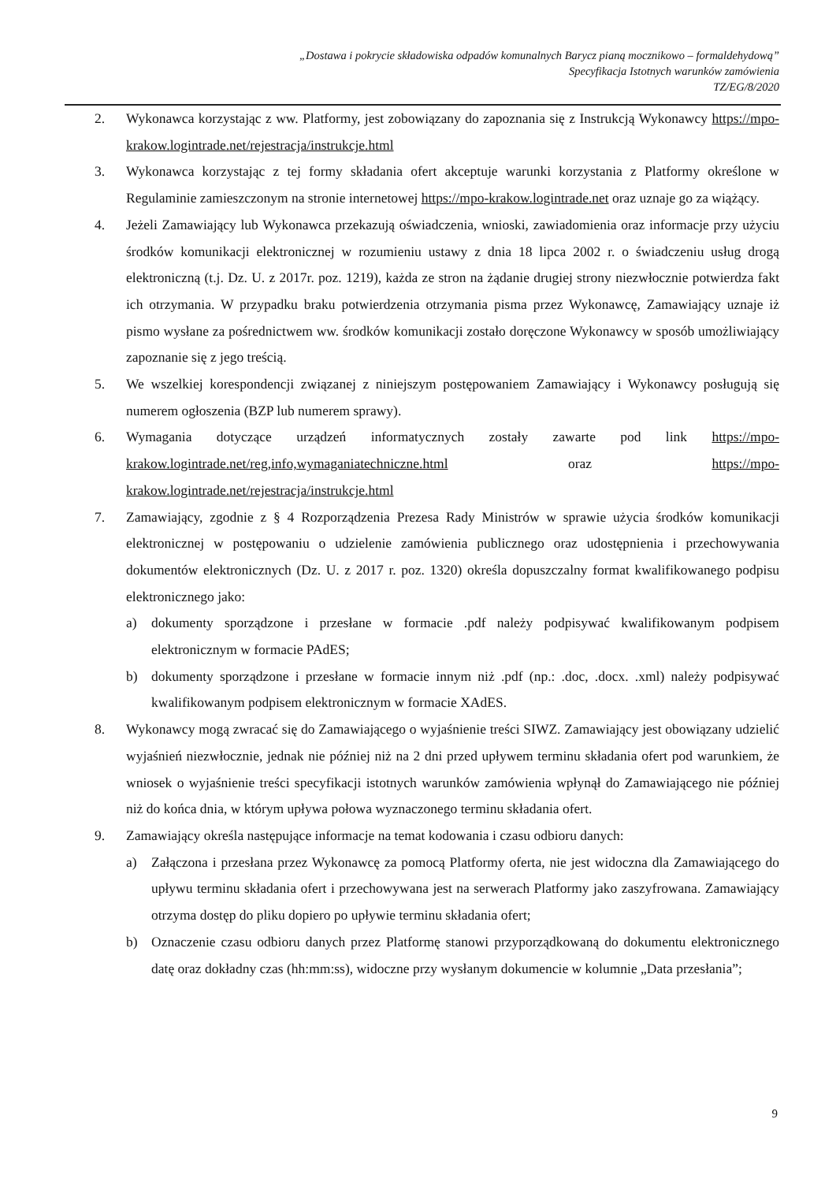„Dostawa i pokrycie składowiska odpadów komunalnych Barycz pianą mocznikowo – formaldehydową”
Specyfikacja Istotnych warunków zamówienia
TZ/EG/8/2020
2. Wykonawca korzystając z ww. Platformy, jest zobowiązany do zapoznania się z Instrukcją Wykonawcy https://mpo-krakow.logintrade.net/rejestracja/instrukcje.html
3. Wykonawca korzystając z tej formy składania ofert akceptuje warunki korzystania z Platformy określone w Regulaminie zamieszczonym na stronie internetowej https://mpo-krakow.logintrade.net oraz uznaje go za wiążący.
4. Jeżeli Zamawiający lub Wykonawca przekazują oświadczenia, wnioski, zawiadomienia oraz informacje przy użyciu środków komunikacji elektronicznej w rozumieniu ustawy z dnia 18 lipca 2002 r. o świadczeniu usług drogą elektroniczną (t.j. Dz. U. z 2017r. poz. 1219), każda ze stron na żądanie drugiej strony niezwłocznie potwierdza fakt ich otrzymania. W przypadku braku potwierdzenia otrzymania pisma przez Wykonawcę, Zamawiający uznaje iż pismo wysłane za pośrednictwem ww. środków komunikacji zostało doręczone Wykonawcy w sposób umożliwiający zapoznanie się z jego treścią.
5. We wszelkiej korespondencji związanej z niniejszym postępowaniem Zamawiający i Wykonawcy posługują się numerem ogłoszenia (BZP lub numerem sprawy).
6. Wymagania dotyczące urządzeń informatycznych zostały zawarte pod link https://mpo-krakow.logintrade.net/reg,info,wymaganiatechniczne.html oraz https://mpo-krakow.logintrade.net/rejestracja/instrukcje.html
7. Zamawiający, zgodnie z § 4 Rozporządzenia Prezesa Rady Ministrów w sprawie użycia środków komunikacji elektronicznej w postępowaniu o udzielenie zamówienia publicznego oraz udostępnienia i przechowywania dokumentów elektronicznych (Dz. U. z 2017 r. poz. 1320) określa dopuszczalny format kwalifikowanego podpisu elektronicznego jako:
a) dokumenty sporządzone i przesłane w formacie .pdf należy podpisywać kwalifikowanym podpisem elektronicznym w formacie PAdES;
b) dokumenty sporządzone i przesłane w formacie innym niż .pdf (np.: .doc, .docx. .xml) należy podpisywać kwalifikowanym podpisem elektronicznym w formacie XAdES.
8. Wykonawcy mogą zwracać się do Zamawiającego o wyjaśnienie treści SIWZ. Zamawiający jest obowiązany udzielić wyjaśnień niezwłocznie, jednak nie później niż na 2 dni przed upływem terminu składania ofert pod warunkiem, że wniosek o wyjaśnienie treści specyfikacji istotnych warunków zamówienia wpłynął do Zamawiającego nie później niż do końca dnia, w którym upływa połowa wyznaczonego terminu składania ofert.
9. Zamawiający określa następujące informacje na temat kodowania i czasu odbioru danych:
a) Załączona i przesłana przez Wykonawcę za pomocą Platformy oferta, nie jest widoczna dla Zamawiającego do upływu terminu składania ofert i przechowywana jest na serwerach Platformy jako zaszyfrowana. Zamawiający otrzyma dostęp do pliku dopiero po upływie terminu składania ofert;
b) Oznaczenie czasu odbioru danych przez Platformę stanowi przyporządkowaną do dokumentu elektronicznego datę oraz dokładny czas (hh:mm:ss), widoczne przy wysłanym dokumencie w kolumnie „Data przesłania”;
9